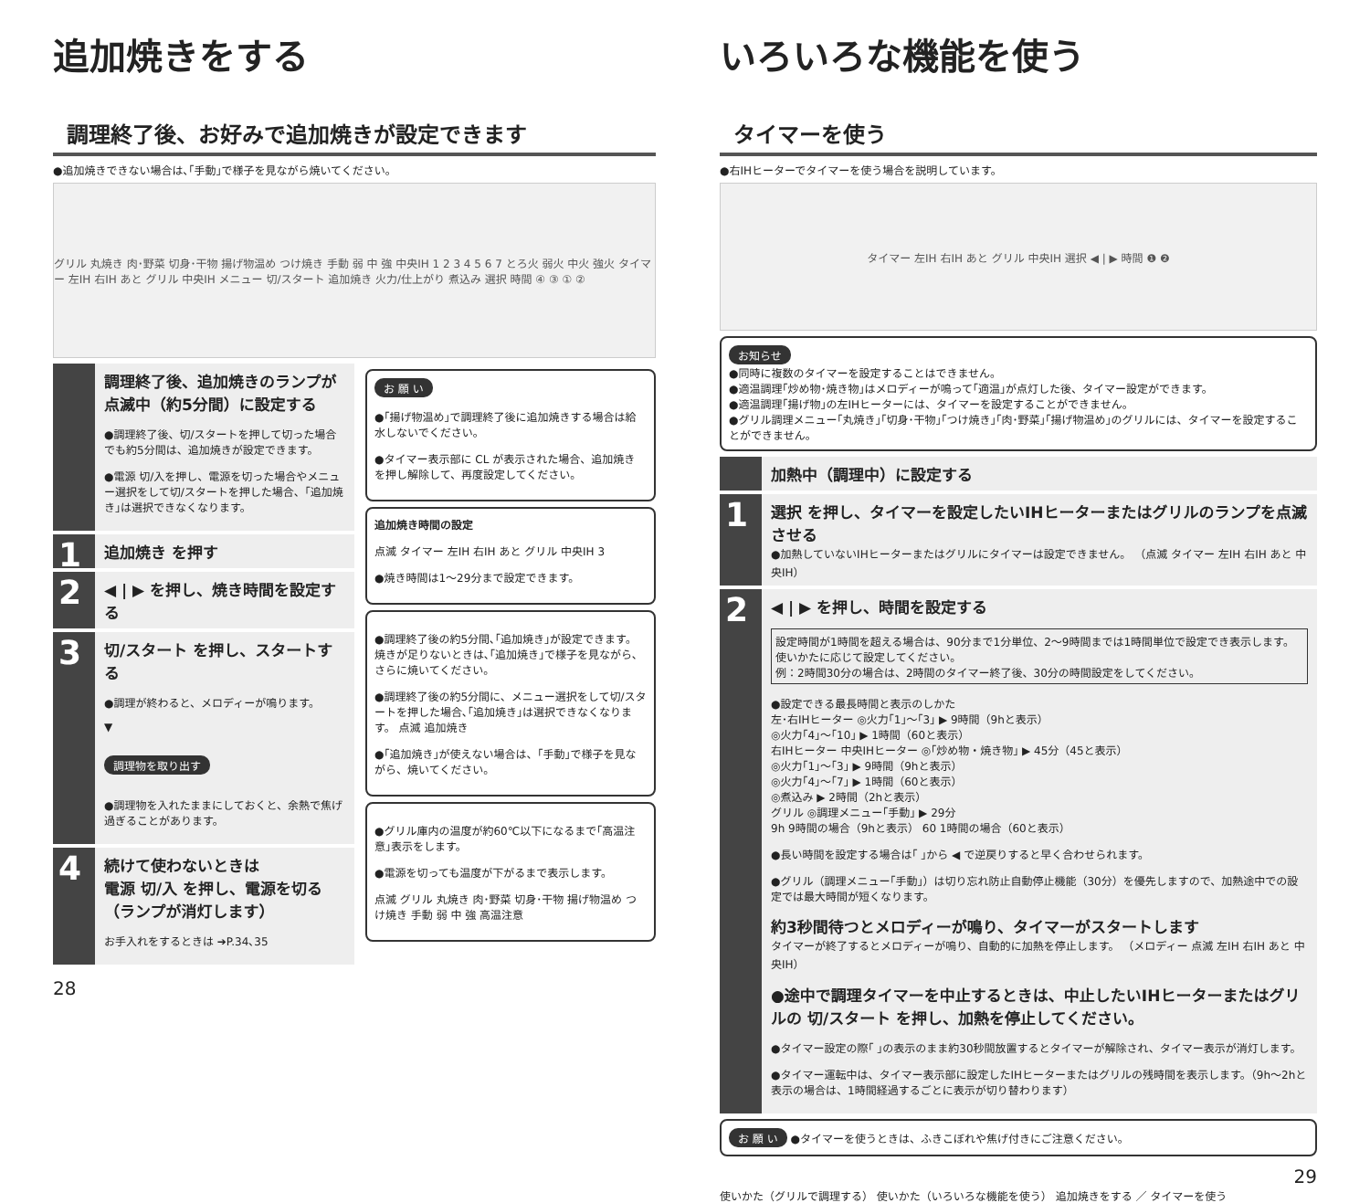追加焼きをする
調理終了後、お好みで追加焼きが設定できます
●追加焼きできない場合は､｢手動｣で様子を見ながら焼いてください。
グリル 丸焼き 肉･野菜 切身･干物 揚げ物温め つけ焼き 手動 弱 中 強 中央IH 1 2 3 4 5 6 7 とろ火 弱火 中火 強火 タイマー 左IH 右IH あと グリル 中央IH メニュー 切/スタート 追加焼き 火力/仕上がり 煮込み 選択 時間 ④ ③ ① ②
調理終了後、追加焼きのランプが点滅中（約5分間）に設定する
●調理終了後、切/スタートを押して切った場合でも約5分間は、追加焼きが設定できます。
●電源 切/入を押し、電源を切った場合やメニュー選択をして切/スタートを押した場合、｢追加焼き｣は選択できなくなります。
1 追加焼き を押す
2 ◀ | ▶ を押し、焼き時間を設定する
3 切/スタート を押し、スタートする
●調理が終わると、メロディーが鳴ります。
▼
調理物を取り出す
●調理物を入れたままにしておくと、余熱で焦げ過ぎることがあります。
4 続けて使わないときは
電源 切/入 を押し、電源を切る（ランプが消灯します）
お手入れをするときは ➔P.34､35
お 願 い
●｢揚げ物温め｣で調理終了後に追加焼きする場合は給水しないでください。
●タイマー表示部に CL が表示された場合、追加焼き を押し解除して、再度設定してください。
追加焼き時間の設定
点滅 タイマー 左IH 右IH あと グリル 中央IH 3
●焼き時間は1～29分まで設定できます。
●調理終了後の約5分間､｢追加焼き｣が設定できます。焼きが足りないときは､｢追加焼き｣で様子を見ながら､さらに焼いてください。
●調理終了後の約5分間に、メニュー選択をして切/スタートを押した場合､｢追加焼き｣は選択できなくなります。 点滅 追加焼き
●｢追加焼き｣が使えない場合は、｢手動｣で様子を見ながら、焼いてください。
●グリル庫内の温度が約60℃以下になるまで｢高温注意｣表示をします。
●電源を切っても温度が下がるまで表示します。
点滅 グリル 丸焼き 肉･野菜 切身･干物 揚げ物温め つけ焼き 手動 弱 中 強 高温注意
28
いろいろな機能を使う
タイマーを使う
●右IHヒーターでタイマーを使う場合を説明しています。
タイマー 左IH 右IH あと グリル 中央IH 選択 ◀ | ▶ 時間 ❶ ❷
お知らせ
●同時に複数のタイマーを設定することはできません。
●適温調理｢炒め物･焼き物｣はメロディーが鳴って｢適温｣が点灯した後、タイマー設定ができます。
●適温調理｢揚げ物｣の左IHヒーターには、タイマーを設定することができません。
●グリル調理メニュー｢丸焼き｣｢切身･干物｣｢つけ焼き｣｢肉･野菜｣｢揚げ物温め｣のグリルには、タイマーを設定することができません。
加熱中（調理中）に設定する
1 選択 を押し、タイマーを設定したいIHヒーターまたはグリルのランプを点滅させる
●加熱していないIHヒーターまたはグリルにタイマーは設定できません。 （点滅 タイマー 左IH 右IH あと 中央IH）
2 ◀ | ▶ を押し、時間を設定する
設定時間が1時間を超える場合は、90分まで1分単位、2～9時間までは1時間単位で設定でき表示します。使いかたに応じて設定してください。
例：2時間30分の場合は、2時間のタイマー終了後、30分の時間設定をしてください。
●設定できる最長時間と表示のしかた
左･右IHヒーター ◎火力｢1｣～｢3｣ ▶ 9時間（9hと表示）
◎火力｢4｣～｢10｣ ▶ 1時間（60と表示）
右IHヒーター 中央IHヒーター ◎｢炒め物・焼き物｣ ▶ 45分（45と表示）
◎火力｢1｣～｢3｣ ▶ 9時間（9hと表示）
◎火力｢4｣～｢7｣ ▶ 1時間（60と表示）
◎煮込み ▶ 2時間（2hと表示）
グリル ◎調理メニュー｢手動｣ ▶ 29分
9h 9時間の場合（9hと表示） 60 1時間の場合（60と表示）
●長い時間を設定する場合は｢ ｣から ◀ で逆戻りすると早く合わせられます。
●グリル（調理メニュー｢手動｣）は切り忘れ防止自動停止機能（30分）を優先しますので、加熱途中での設定では最大時間が短くなります。
約3秒間待つとメロディーが鳴り、タイマーがスタートします
タイマーが終了するとメロディーが鳴り、自動的に加熱を停止します。 （メロディー 点滅 左IH 右IH あと 中央IH）
●途中で調理タイマーを中止するときは、中止したいIHヒーターまたはグリルの 切/スタート を押し、加熱を停止してください。
●タイマー設定の際｢ ｣の表示のまま約30秒間放置するとタイマーが解除され、タイマー表示が消灯します。
●タイマー運転中は、タイマー表示部に設定したIHヒーターまたはグリルの残時間を表示します。（9h～2hと表示の場合は、1時間経過するごとに表示が切り替わります）
お 願 い ●タイマーを使うときは、ふきこぼれや焦げ付きにご注意ください。
29
使いかた（グリルで調理する） 使いかた（いろいろな機能を使う） 追加焼きをする ／ タイマーを使う